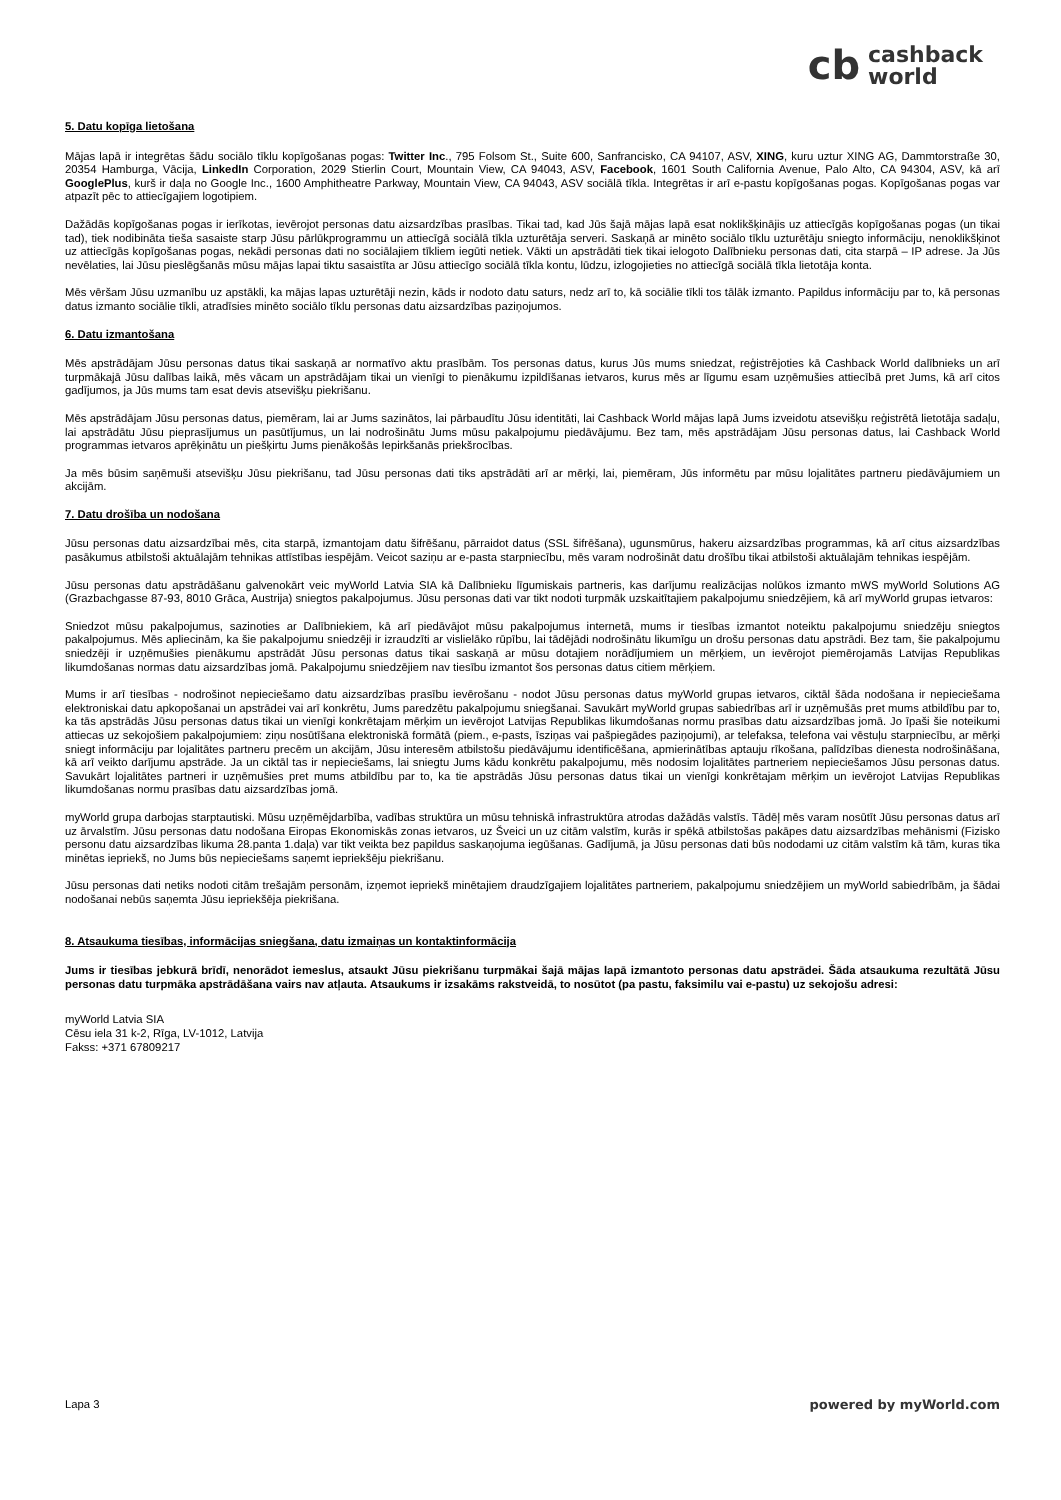cb cashback
world
5. Datu kopīga lietošana
Mājas lapā ir integrētas šādu sociālo tīklu kopīgošanas pogas: Twitter Inc., 795 Folsom St., Suite 600, Sanfrancisko, CA 94107, ASV, XING, kuru uztur XING AG, Dammtorstraße 30, 20354 Hamburga, Vācija, LinkedIn Corporation, 2029 Stierlin Court, Mountain View, CA 94043, ASV, Facebook, 1601 South California Avenue, Palo Alto, CA 94304, ASV, kā arī GooglePlus, kurš ir daļa no Google Inc., 1600 Amphitheatre Parkway, Mountain View, CA 94043, ASV sociālā tīkla. Integrētas ir arī e-pastu kopīgošanas pogas. Kopīgošanas pogas var atpazīt pēc to attiecīgajiem logotipiem.
Dažādās kopīgošanas pogas ir ierīkotas, ievērojot personas datu aizsardzības prasības. Tikai tad, kad Jūs šajā mājas lapā esat noklikšķinājis uz attiecīgās kopīgošanas pogas (un tikai tad), tiek nodibināta tieša sasaiste starp Jūsu pārlūkprogrammu un attiecīgā sociālā tīkla uzturētāja serveri. Saskaņā ar minēto sociālo tīklu uzturētāju sniegto informāciju, nenoklikšķinot uz attiecīgās kopīgošanas pogas, nekādi personas dati no sociālajiem tīkliem iegūti netiek. Vākti un apstrādāti tiek tikai ielogoto Dalībnieku personas dati, cita starpā – IP adrese. Ja Jūs nevēlaties, lai Jūsu pieslēgšanās mūsu mājas lapai tiktu sasaistīta ar Jūsu attiecīgo sociālā tīkla kontu, lūdzu, izlogojieties no attiecīgā sociālā tīkla lietotāja konta.
Mēs vēršam Jūsu uzmanību uz apstākli, ka mājas lapas uzturētāji nezin, kāds ir nodoto datu saturs, nedz arī to, kā sociālie tīkli tos tālāk izmanto. Papildus informāciju par to, kā personas datus izmanto sociālie tīkli, atradīsies minēto sociālo tīklu personas datu aizsardzības paziņojumos.
6. Datu izmantošana
Mēs apstrādājam Jūsu personas datus tikai saskaņā ar normatīvo aktu prasībām. Tos personas datus, kurus Jūs mums sniedzat, reģistrējoties kā Cashback World dalībnieks un arī turpmākajā Jūsu dalības laikā, mēs vācam un apstrādājam tikai un vienīgi to pienākumu izpildīšanas ietvaros, kurus mēs ar līgumu esam uzņēmušies attiecībā pret Jums, kā arī citos gadījumos, ja Jūs mums tam esat devis atsevišķu piekrišanu.
Mēs apstrādājam Jūsu personas datus, piemēram, lai ar Jums sazinātos, lai pārbaudītu Jūsu identitāti, lai Cashback World mājas lapā Jums izveidotu atsevišķu reģistrētā lietotāja sadaļu, lai apstrādātu Jūsu pieprasījumus un pasūtījumus, un lai nodrošinātu Jums mūsu pakalpojumu piedāvājumu. Bez tam, mēs apstrādājam Jūsu personas datus, lai Cashback World programmas ietvaros aprēķinātu un piešķirtu Jums pienākošās Iepirkšanās priekšrocības.
Ja mēs būsim saņēmuši atsevišķu Jūsu piekrišanu, tad Jūsu personas dati tiks apstrādāti arī ar mērķi, lai, piemēram, Jūs informētu par mūsu lojalitātes partneru piedāvājumiem un akcijām.
7. Datu drošība un nodošana
Jūsu personas datu aizsardzībai mēs, cita starpā, izmantojam datu šifrēšanu, pārraidot datus (SSL šifrēšana), ugunsmūrus, hakeru aizsardzības programmas, kā arī citus aizsardzības pasākumus atbilstoši aktuālajām tehnikas attīstības iespējām. Veicot saziņu ar e-pasta starpniecību, mēs varam nodrošināt datu drošību tikai atbilstoši aktuālajām tehnikas iespējām.
Jūsu personas datu apstrādāšanu galvenokārt veic myWorld Latvia SIA kā Dalībnieku līgumiskais partneris, kas darījumu realizācijas nolūkos izmanto mWS myWorld Solutions AG (Grazbachgasse 87-93, 8010 Grāca, Austrija) sniegtos pakalpojumus. Jūsu personas dati var tikt nodoti turpmāk uzskaitītajiem pakalpojumu sniedzējiem, kā arī myWorld grupas ietvaros:
Sniedzot mūsu pakalpojumus, sazinoties ar Dalībniekiem, kā arī piedāvājot mūsu pakalpojumus internetā, mums ir tiesības izmantot noteiktu pakalpojumu sniedzēju sniegtos pakalpojumus. Mēs apliecinām, ka šie pakalpojumu sniedzēji ir izraudzīti ar vislielāko rūpību, lai tādējādi nodrošinātu likumīgu un drošu personas datu apstrādi. Bez tam, šie pakalpojumu sniedzēji ir uzņēmušies pienākumu apstrādāt Jūsu personas datus tikai saskaņā ar mūsu dotajiem norādījumiem un mērķiem, un ievērojot piemērojamās Latvijas Republikas likumdošanas normas datu aizsardzības jomā. Pakalpojumu sniedzējiem nav tiesību izmantot šos personas datus citiem mērķiem.
Mums ir arī tiesības - nodrošinot nepieciešamo datu aizsardzības prasību ievērošanu - nodot Jūsu personas datus myWorld grupas ietvaros, ciktāl šāda nodošana ir nepieciešama elektroniskai datu apkopošanai un apstrādei vai arī konkrētu, Jums paredzētu pakalpojumu sniegšanai. Savukārt myWorld grupas sabiedrības arī ir uzņēmušās pret mums atbildību par to, ka tās apstrādās Jūsu personas datus tikai un vienīgi konkrētajam mērķim un ievērojot Latvijas Republikas likumdošanas normu prasības datu aizsardzības jomā. Jo īpaši šie noteikumi attiecas uz sekojošiem pakalpojumiem: ziņu nosūtīšana elektroniskā formātā (piem., e-pasts, īsziņas vai pašpiegādes paziņojumi), ar telefaksa, telefona vai vēstuļu starpniecību, ar mērķi sniegt informāciju par lojalitātes partneru precēm un akcijām, Jūsu interesēm atbilstošu piedāvājumu identificēšana, apmierinātības aptauju rīkošana, palīdzības dienesta nodrošināšana, kā arī veikto darījumu apstrāde. Ja un ciktāl tas ir nepieciešams, lai sniegtu Jums kādu konkrētu pakalpojumu, mēs nodosim lojalitātes partneriem nepieciešamos Jūsu personas datus. Savukārt lojalitātes partneri ir uzņēmušies pret mums atbildību par to, ka tie apstrādās Jūsu personas datus tikai un vienīgi konkrētajam mērķim un ievērojot Latvijas Republikas likumdošanas normu prasības datu aizsardzības jomā.
myWorld grupa darbojas starptautiski. Mūsu uzņēmējdarbība, vadības struktūra un mūsu tehniskā infrastruktūra atrodas dažādās valstīs. Tādēļ mēs varam nosūtīt Jūsu personas datus arī uz ārvalstīm. Jūsu personas datu nodošana Eiropas Ekonomiskās zonas ietvaros, uz Šveici un uz citām valstīm, kurās ir spēkā atbilstošas pakāpes datu aizsardzības mehānismi (Fizisko personu datu aizsardzības likuma 28.panta 1.daļa) var tikt veikta bez papildus saskaņojuma iegūšanas. Gadījumā, ja Jūsu personas dati būs nododami uz citām valstīm kā tām, kuras tika minētas iepriekš, no Jums būs nepieciešams saņemt iepriekšēju piekrišanu.
Jūsu personas dati netiks nodoti citām trešajām personām, izņemot iepriekš minētajiem draudzīgajiem lojalitātes partneriem, pakalpojumu sniedzējiem un myWorld sabiedrībām, ja šādai nodošanai nebūs saņemta Jūsu iepriekšēja piekrišana.
8. Atsaukuma tiesības, informācijas sniegšana, datu izmaiņas un kontaktinformācija
Jums ir tiesības jebkurā brīdī, nenorādot iemeslus, atsaukt Jūsu piekrišanu turpmākai šajā mājas lapā izmantoto personas datu apstrādei. Šāda atsaukuma rezultātā Jūsu personas datu turpmāka apstrādāšana vairs nav atļauta. Atsaukums ir izsakāms rakstveidā, to nosūtot (pa pastu, faksimilu vai e-pastu) uz sekojošu adresi:
myWorld Latvia SIA
Cēsu iela 31 k-2, Rīga, LV-1012, Latvija
Fakss: +371 67809217
Lapa 3 powered by myWorld.com